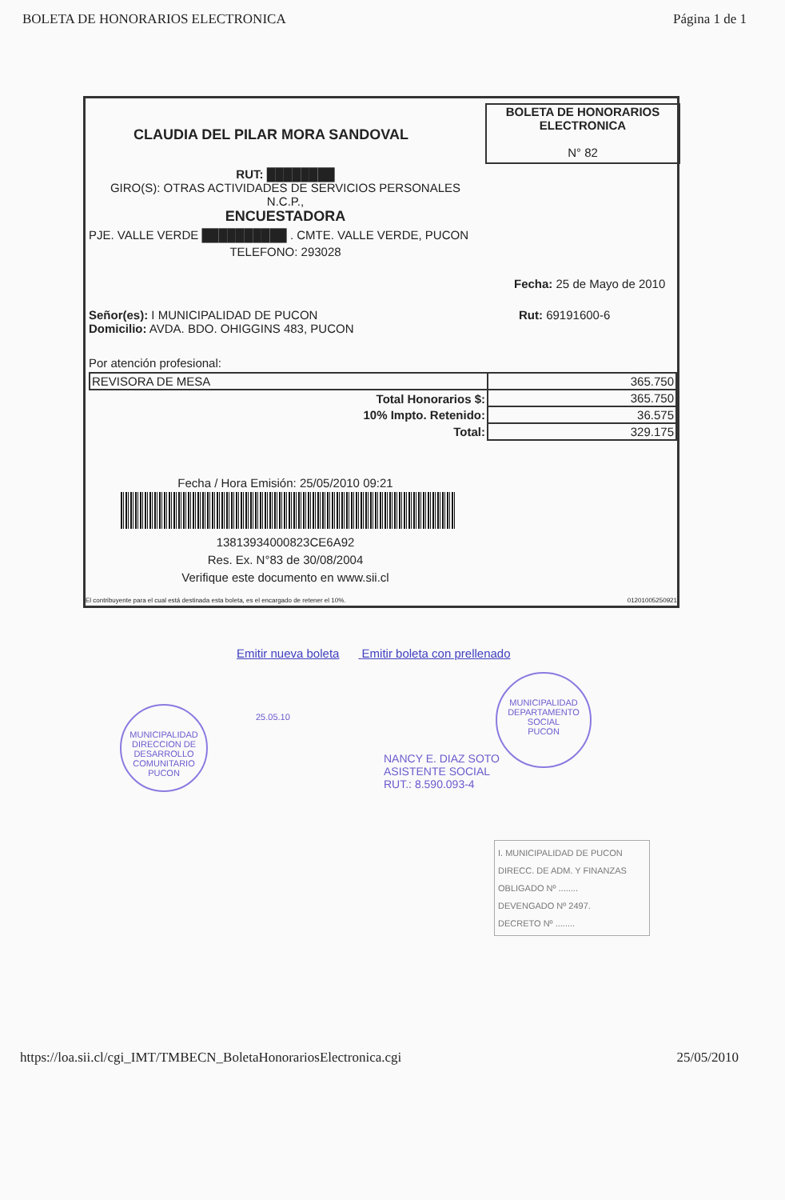BOLETA DE HONORARIOS ELECTRONICA Página 1 de 1
CLAUDIA DEL PILAR MORA SANDOVAL
BOLETA DE HONORARIOS
ELECTRONICA
N° 82
RUT: ████████
GIRO(S): OTRAS ACTIVIDADES DE SERVICIOS PERSONALES
N.C.P.,
ENCUESTADORA
PJE. VALLE VERDE ██████████ . CMTE. VALLE VERDE, PUCON
TELEFONO: 293028
Fecha: 25 de Mayo de 2010
Señor(es): I MUNICIPALIDAD DE PUCON
Domicilio: AVDA. BDO. OHIGGINS 483, PUCON
Rut: 69191600-6
Por atención profesional:
| REVISORA DE MESA | 365.750 |
| Total Honorarios $: | 365.750 |
| 10% Impto. Retenido: | 36.575 |
| Total: | 329.175 |
Fecha / Hora Emisión: 25/05/2010 09:21
13813934000823CE6A92
Res. Ex. N°83 de 30/08/2004
Verifique este documento en www.sii.cl
El contribuyente para el cual está destinada esta boleta, es el encargado de retener el 10%. 01201005250921
Emitir nueva boleta Emitir boleta con prellenado
MUNICIPALIDAD
DIRECCION DE
DESARROLLO
COMUNITARIO
PUCON
25.05.10
NANCY E. DIAZ SOTO
ASISTENTE SOCIAL
RUT.: 8.590.093-4
MUNICIPALIDAD
DEPARTAMENTO
SOCIAL
PUCON
I. MUNICIPALIDAD DE PUCON
DIRECC. DE ADM. Y FINANZAS
OBLIGADO Nº ........
DEVENGADO Nº 2497.
DECRETO Nº ........
https://loa.sii.cl/cgi_IMT/TMBECN_BoletaHonorariosElectronica.cgi 25/05/2010